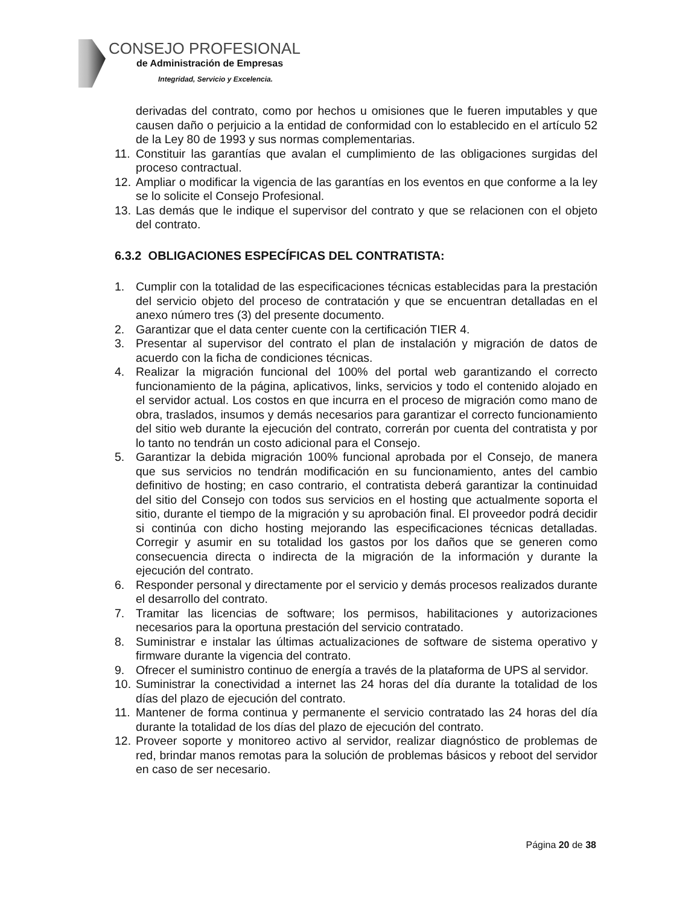CONSEJO PROFESIONAL
de Administración de Empresas
Integridad, Servicio y Excelencia.
derivadas del contrato, como por hechos u omisiones que le fueren imputables y que causen daño o perjuicio a la entidad de conformidad con lo establecido en el artículo 52 de la Ley 80 de 1993 y sus normas complementarias.
11. Constituir las garantías que avalan el cumplimiento de las obligaciones surgidas del proceso contractual.
12. Ampliar o modificar la vigencia de las garantías en los eventos en que conforme a la ley se lo solicite el Consejo Profesional.
13. Las demás que le indique el supervisor del contrato y que se relacionen con el objeto del contrato.
6.3.2 OBLIGACIONES ESPECÍFICAS DEL CONTRATISTA:
1. Cumplir con la totalidad de las especificaciones técnicas establecidas para la prestación del servicio objeto del proceso de contratación y que se encuentran detalladas en el anexo número tres (3) del presente documento.
2. Garantizar que el data center cuente con la certificación TIER 4.
3. Presentar al supervisor del contrato el plan de instalación y migración de datos de acuerdo con la ficha de condiciones técnicas.
4. Realizar la migración funcional del 100% del portal web garantizando el correcto funcionamiento de la página, aplicativos, links, servicios y todo el contenido alojado en el servidor actual. Los costos en que incurra en el proceso de migración como mano de obra, traslados, insumos y demás necesarios para garantizar el correcto funcionamiento del sitio web durante la ejecución del contrato, correrán por cuenta del contratista y por lo tanto no tendrán un costo adicional para el Consejo.
5. Garantizar la debida migración 100% funcional aprobada por el Consejo, de manera que sus servicios no tendrán modificación en su funcionamiento, antes del cambio definitivo de hosting; en caso contrario, el contratista deberá garantizar la continuidad del sitio del Consejo con todos sus servicios en el hosting que actualmente soporta el sitio, durante el tiempo de la migración y su aprobación final. El proveedor podrá decidir si continúa con dicho hosting mejorando las especificaciones técnicas detalladas. Corregir y asumir en su totalidad los gastos por los daños que se generen como consecuencia directa o indirecta de la migración de la información y durante la ejecución del contrato.
6. Responder personal y directamente por el servicio y demás procesos realizados durante el desarrollo del contrato.
7. Tramitar las licencias de software; los permisos, habilitaciones y autorizaciones necesarios para la oportuna prestación del servicio contratado.
8. Suministrar e instalar las últimas actualizaciones de software de sistema operativo y firmware durante la vigencia del contrato.
9. Ofrecer el suministro continuo de energía a través de la plataforma de UPS al servidor.
10. Suministrar la conectividad a internet las 24 horas del día durante la totalidad de los días del plazo de ejecución del contrato.
11. Mantener de forma continua y permanente el servicio contratado las 24 horas del día durante la totalidad de los días del plazo de ejecución del contrato.
12. Proveer soporte y monitoreo activo al servidor, realizar diagnóstico de problemas de red, brindar manos remotas para la solución de problemas básicos y reboot del servidor en caso de ser necesario.
Página 20 de 38